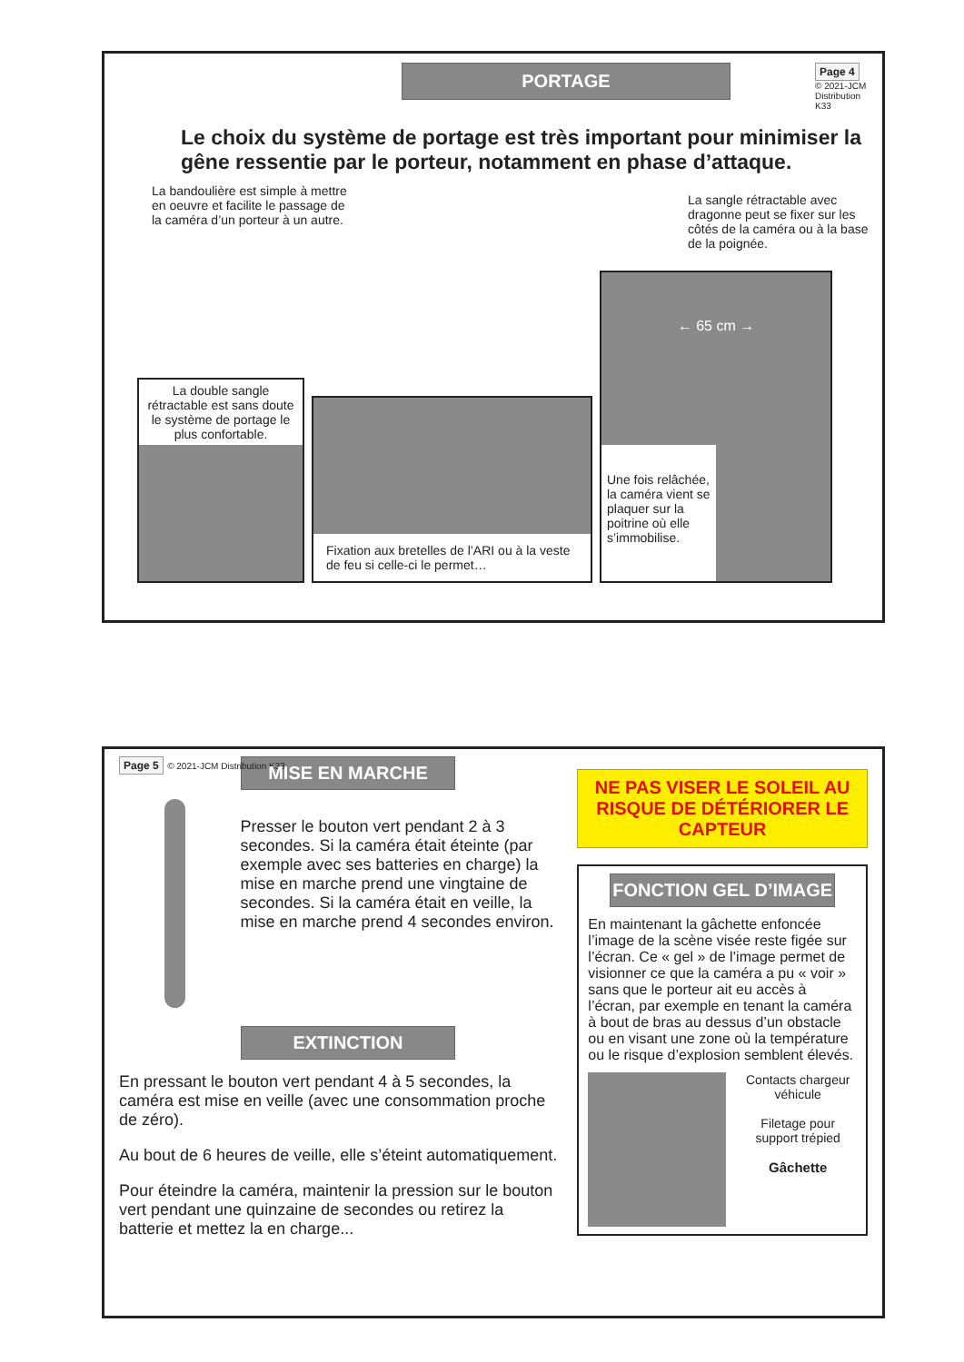PORTAGE
Page 4
© 2021-JCM Distribution K33
Le choix du système de portage est très important pour minimiser la gêne ressentie par le porteur, notamment en phase d’attaque.
La bandoulière est simple à mettre en oeuvre et facilite le passage de la caméra d’un porteur à un autre.
La sangle rétractable avec dragonne peut se fixer sur les côtés de la caméra ou à la base de la poignée.
La double sangle rétractable est sans doute le système de portage le plus confortable.
Fixation aux bretelles de l’ARI ou à la veste de feu si celle-ci le permet…
← 65 cm →
Une fois relâchée, la caméra vient se plaquer sur la poitrine où elle s’immobilise.
Page 5 © 2021-JCM Distribution K33
MISE EN MARCHE
Presser le bouton vert pendant 2 à 3 secondes. Si la caméra était éteinte (par exemple avec ses batteries en charge) la mise en marche prend une vingtaine de secondes. Si la caméra était en veille, la mise en marche prend 4 secondes environ.
EXTINCTION
En pressant le bouton vert pendant 4 à 5 secondes, la caméra est mise en veille (avec une consommation proche de zéro).
Au bout de 6 heures de veille, elle s’éteint automatiquement.
Pour éteindre la caméra, maintenir la pression sur le bouton vert pendant une quinzaine de secondes ou retirez la batterie et mettez la en charge...
NE PAS VISER LE SOLEIL AU RISQUE DE DÉTÉRIORER LE CAPTEUR
FONCTION GEL D’IMAGE
En maintenant la gâchette enfoncée l’image de la scène visée reste figée sur l’écran. Ce « gel » de l’image permet de visionner ce que la caméra a pu « voir » sans que le porteur ait eu accès à l’écran, par exemple en tenant la caméra à bout de bras au dessus d’un obstacle ou en visant une zone où la température ou le risque d’explosion semblent élevés.
Contacts chargeur véhicule
Filetage pour support trépied
Gâchette